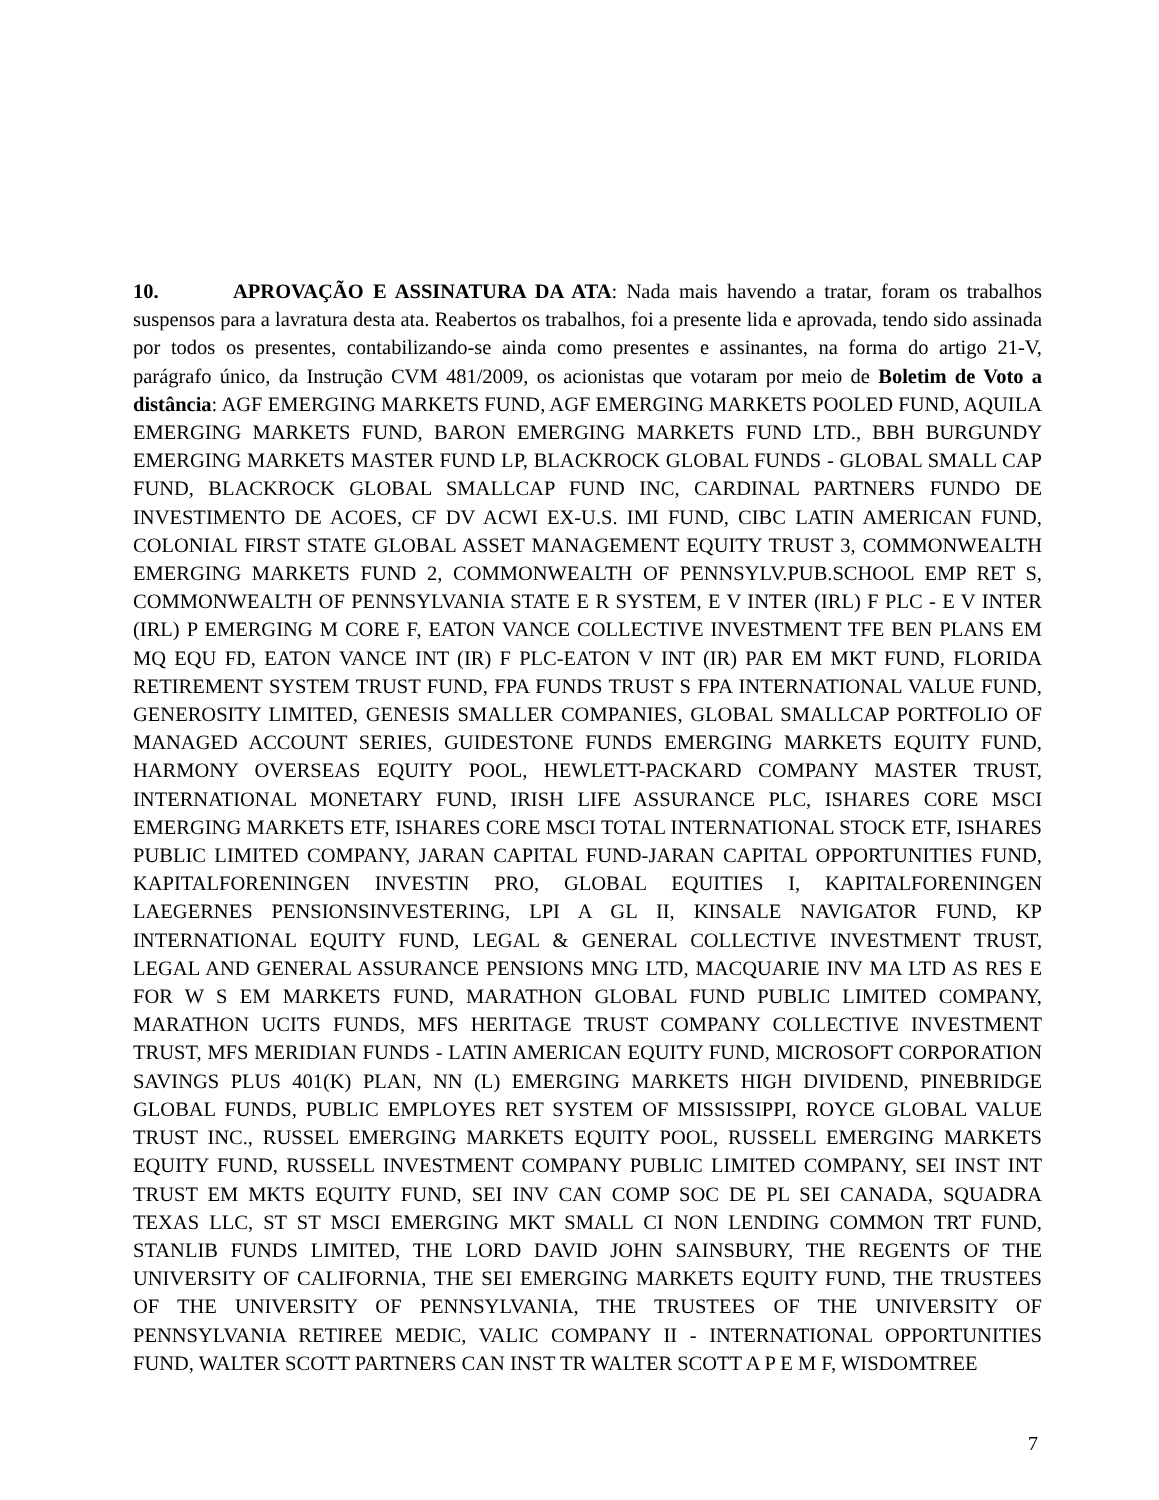10. APROVAÇÃO E ASSINATURA DA ATA: Nada mais havendo a tratar, foram os trabalhos suspensos para a lavratura desta ata. Reabertos os trabalhos, foi a presente lida e aprovada, tendo sido assinada por todos os presentes, contabilizando-se ainda como presentes e assinantes, na forma do artigo 21-V, parágrafo único, da Instrução CVM 481/2009, os acionistas que votaram por meio de Boletim de Voto a distância: AGF EMERGING MARKETS FUND, AGF EMERGING MARKETS POOLED FUND, AQUILA EMERGING MARKETS FUND, BARON EMERGING MARKETS FUND LTD., BBH BURGUNDY EMERGING MARKETS MASTER FUND LP, BLACKROCK GLOBAL FUNDS - GLOBAL SMALL CAP FUND, BLACKROCK GLOBAL SMALLCAP FUND INC, CARDINAL PARTNERS FUNDO DE INVESTIMENTO DE ACOES, CF DV ACWI EX-U.S. IMI FUND, CIBC LATIN AMERICAN FUND, COLONIAL FIRST STATE GLOBAL ASSET MANAGEMENT EQUITY TRUST 3, COMMONWEALTH EMERGING MARKETS FUND 2, COMMONWEALTH OF PENNSYLV.PUB.SCHOOL EMP RET S, COMMONWEALTH OF PENNSYLVANIA STATE E R SYSTEM, E V INTER (IRL) F PLC - E V INTER (IRL) P EMERGING M CORE F, EATON VANCE COLLECTIVE INVESTMENT TFE BEN PLANS EM MQ EQU FD, EATON VANCE INT (IR) F PLC-EATON V INT (IR) PAR EM MKT FUND, FLORIDA RETIREMENT SYSTEM TRUST FUND, FPA FUNDS TRUST S FPA INTERNATIONAL VALUE FUND, GENEROSITY LIMITED, GENESIS SMALLER COMPANIES, GLOBAL SMALLCAP PORTFOLIO OF MANAGED ACCOUNT SERIES, GUIDESTONE FUNDS EMERGING MARKETS EQUITY FUND, HARMONY OVERSEAS EQUITY POOL, HEWLETT-PACKARD COMPANY MASTER TRUST, INTERNATIONAL MONETARY FUND, IRISH LIFE ASSURANCE PLC, ISHARES CORE MSCI EMERGING MARKETS ETF, ISHARES CORE MSCI TOTAL INTERNATIONAL STOCK ETF, ISHARES PUBLIC LIMITED COMPANY, JARAN CAPITAL FUND-JARAN CAPITAL OPPORTUNITIES FUND, KAPITALFORENINGEN INVESTIN PRO, GLOBAL EQUITIES I, KAPITALFORENINGEN LAEGERNES PENSIONSINVESTERING, LPI A GL II, KINSALE NAVIGATOR FUND, KP INTERNATIONAL EQUITY FUND, LEGAL & GENERAL COLLECTIVE INVESTMENT TRUST, LEGAL AND GENERAL ASSURANCE PENSIONS MNG LTD, MACQUARIE INV MA LTD AS RES E FOR W S EM MARKETS FUND, MARATHON GLOBAL FUND PUBLIC LIMITED COMPANY, MARATHON UCITS FUNDS, MFS HERITAGE TRUST COMPANY COLLECTIVE INVESTMENT TRUST, MFS MERIDIAN FUNDS - LATIN AMERICAN EQUITY FUND, MICROSOFT CORPORATION SAVINGS PLUS 401(K) PLAN, NN (L) EMERGING MARKETS HIGH DIVIDEND, PINEBRIDGE GLOBAL FUNDS, PUBLIC EMPLOYES RET SYSTEM OF MISSISSIPPI, ROYCE GLOBAL VALUE TRUST INC., RUSSEL EMERGING MARKETS EQUITY POOL, RUSSELL EMERGING MARKETS EQUITY FUND, RUSSELL INVESTMENT COMPANY PUBLIC LIMITED COMPANY, SEI INST INT TRUST EM MKTS EQUITY FUND, SEI INV CAN COMP SOC DE PL SEI CANADA, SQUADRA TEXAS LLC, ST ST MSCI EMERGING MKT SMALL CI NON LENDING COMMON TRT FUND, STANLIB FUNDS LIMITED, THE LORD DAVID JOHN SAINSBURY, THE REGENTS OF THE UNIVERSITY OF CALIFORNIA, THE SEI EMERGING MARKETS EQUITY FUND, THE TRUSTEES OF THE UNIVERSITY OF PENNSYLVANIA, THE TRUSTEES OF THE UNIVERSITY OF PENNSYLVANIA RETIREE MEDIC, VALIC COMPANY II - INTERNATIONAL OPPORTUNITIES FUND, WALTER SCOTT PARTNERS CAN INST TR WALTER SCOTT A P E M F, WISDOMTREE
7